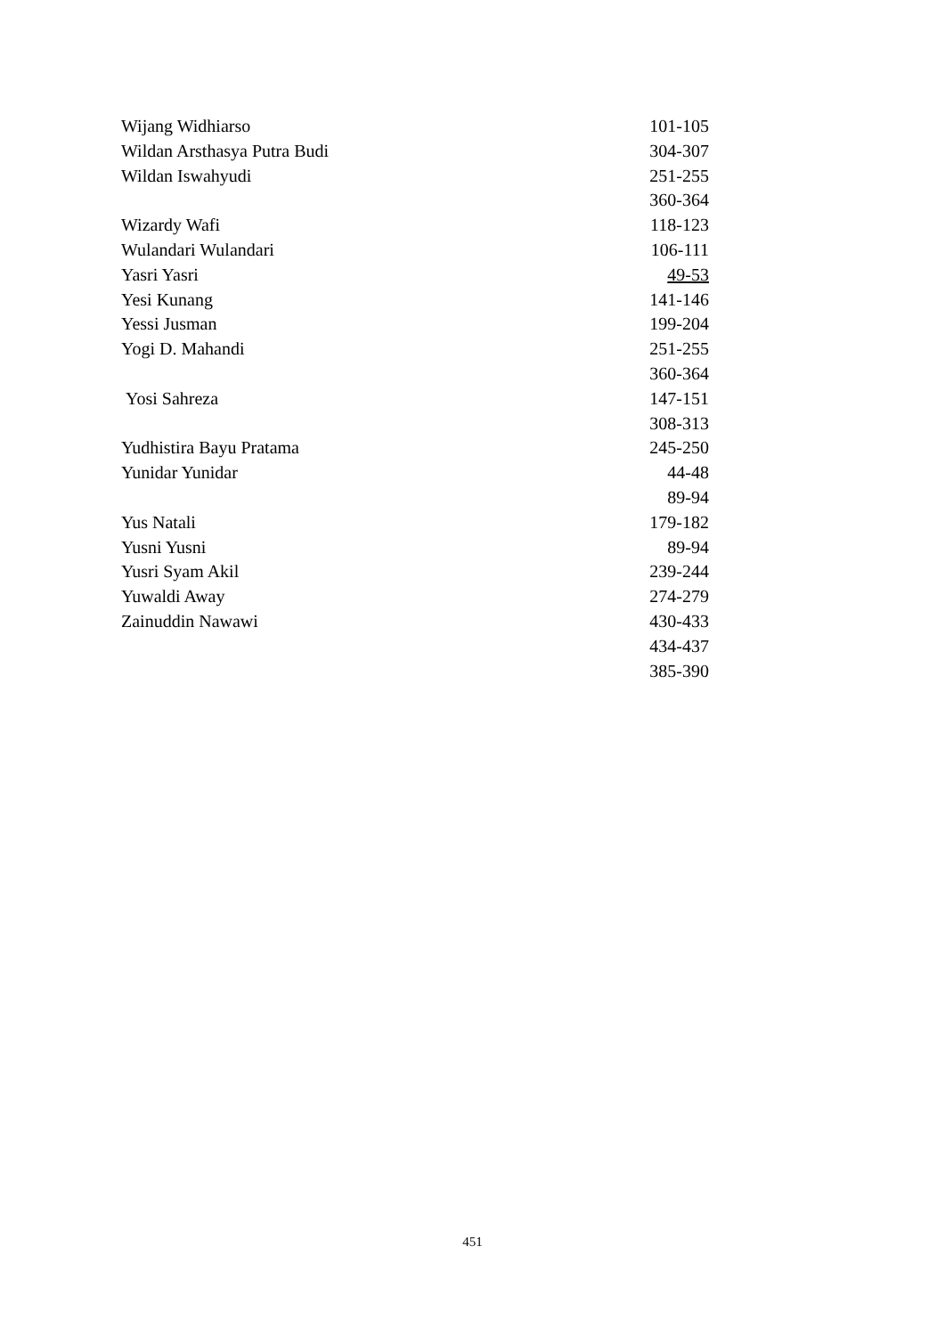| Wijang Widhiarso | 101-105 |
| Wildan Arsthasya Putra Budi | 304-307 |
| Wildan Iswahyudi | 251-255 |
| | 360-364 |
| Wizardy Wafi | 118-123 |
| Wulandari Wulandari | 106-111 |
| Yasri Yasri | 49-53 |
| Yesi Kunang | 141-146 |
| Yessi Jusman | 199-204 |
| Yogi D. Mahandi | 251-255 |
| | 360-364 |
| Yosi Sahreza | 147-151 |
| | 308-313 |
| Yudhistira Bayu Pratama | 245-250 |
| Yunidar Yunidar | 44-48 |
| | 89-94 |
| Yus Natali | 179-182 |
| Yusni Yusni | 89-94 |
| Yusri Syam Akil | 239-244 |
| Yuwaldi Away | 274-279 |
| Zainuddin Nawawi | 430-433 |
| | 434-437 |
| | 385-390 |
451